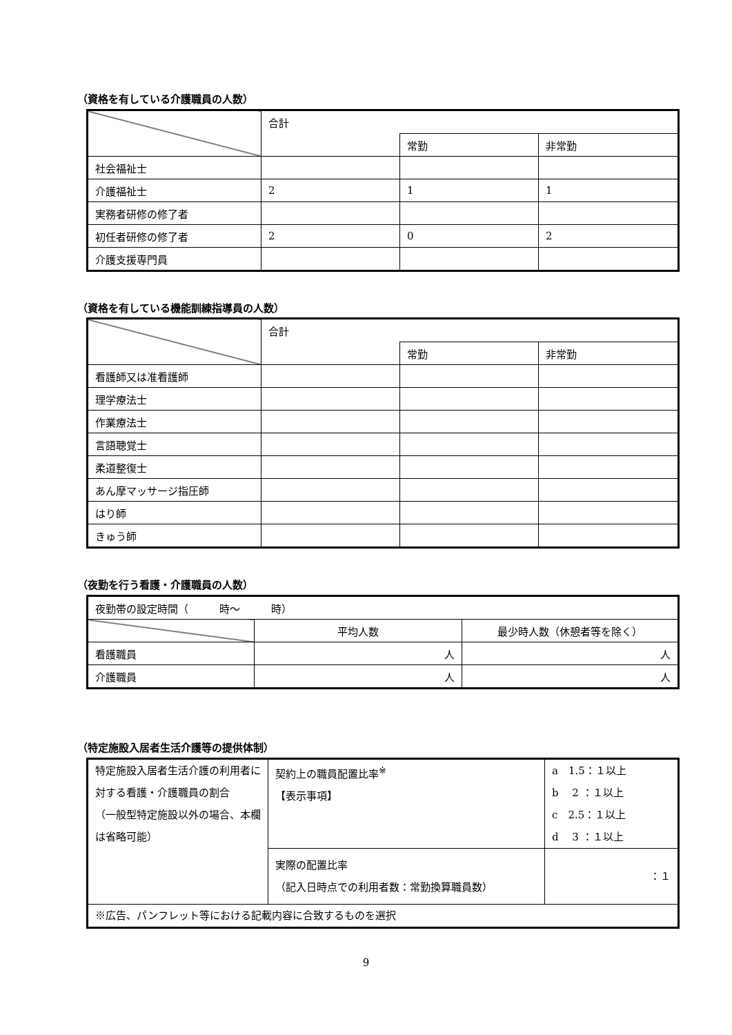（資格を有している介護職員の人数）
| | 合計 | | |
| | | 常勤 | 非常勤 |
| 社会福祉士 | | | |
| 介護福祉士 | 2 | 1 | 1 |
| 実務者研修の修了者 | | | |
| 初任者研修の修了者 | 2 | 0 | 2 |
| 介護支援専門員 | | | |
（資格を有している機能訓練指導員の人数）
| | 合計 | | |
| | | 常勤 | 非常勤 |
| 看護師又は准看護師 | | | |
| 理学療法士 | | | |
| 作業療法士 | | | |
| 言語聴覚士 | | | |
| 柔道整復士 | | | |
| あん摩マッサージ指圧師 | | | |
| はり師 | | | |
| きゅう師 | | | |
（夜勤を行う看護・介護職員の人数）
| 夜勤帯の設定時間（ 時～ 時） | | |
| | 平均人数 | 最少時人数（休憩者等を除く） |
| 看護職員 | 人 | 人 |
| 介護職員 | 人 | 人 |
（特定施設入居者生活介護等の提供体制）
| 特定施設入居者生活介護の利用者に対する看護・介護職員の割合 （一般型特定施設以外の場合、本欄は省略可能） | 契約上の職員配置比率<sup>※</sup> 【表示事項】 | a 1.5：１以上 b 2 ：１以上 c 2.5：１以上 d 3 ：１以上 |
| | 実際の配置比率 （記入日時点での利用者数：常勤換算職員数） | ：１ |
| ※広告、パンフレット等における記載内容に合致するものを選択 | | |
9